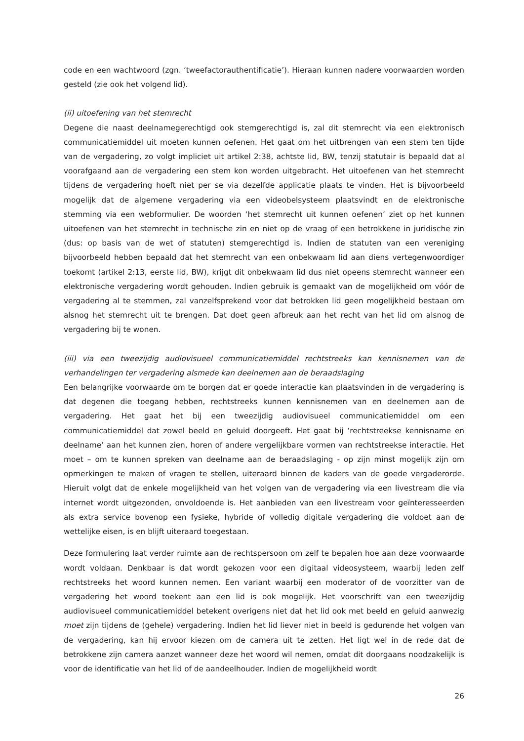code en een wachtwoord (zgn. ‘tweefactorauthentificatie’). Hieraan kunnen nadere voorwaarden worden gesteld (zie ook het volgend lid).
(ii) uitoefening van het stemrecht
Degene die naast deelnamegerechtigd ook stemgerechtigd is, zal dit stemrecht via een elektronisch communicatiemiddel uit moeten kunnen oefenen. Het gaat om het uitbrengen van een stem ten tijde van de vergadering, zo volgt impliciet uit artikel 2:38, achtste lid, BW, tenzij statutair is bepaald dat al voorafgaand aan de vergadering een stem kon worden uitgebracht. Het uitoefenen van het stemrecht tijdens de vergadering hoeft niet per se via dezelfde applicatie plaats te vinden. Het is bijvoorbeeld mogelijk dat de algemene vergadering via een videobelsysteem plaatsvindt en de elektronische stemming via een webformulier. De woorden ‘het stemrecht uit kunnen oefenen’ ziet op het kunnen uitoefenen van het stemrecht in technische zin en niet op de vraag of een betrokkene in juridische zin (dus: op basis van de wet of statuten) stemgerechtigd is. Indien de statuten van een vereniging bijvoorbeeld hebben bepaald dat het stemrecht van een onbekwaam lid aan diens vertegenwoordiger toekomt (artikel 2:13, eerste lid, BW), krijgt dit onbekwaam lid dus niet opeens stemrecht wanneer een elektronische vergadering wordt gehouden. Indien gebruik is gemaakt van de mogelijkheid om vóór de vergadering al te stemmen, zal vanzelfsprekend voor dat betrokken lid geen mogelijkheid bestaan om alsnog het stemrecht uit te brengen. Dat doet geen afbreuk aan het recht van het lid om alsnog de vergadering bij te wonen.
(iii) via een tweezijdig audiovisueel communicatiemiddel rechtstreeks kan kennisnemen van de verhandelingen ter vergadering alsmede kan deelnemen aan de beraadslaging
Een belangrijke voorwaarde om te borgen dat er goede interactie kan plaatsvinden in de vergadering is dat degenen die toegang hebben, rechtstreeks kunnen kennisnemen van en deelnemen aan de vergadering. Het gaat het bij een tweezijdig audiovisueel communicatiemiddel om een communicatiemiddel dat zowel beeld en geluid doorgeeft. Het gaat bij ‘rechtstreekse kennisname en deelname’ aan het kunnen zien, horen of andere vergelijkbare vormen van rechtstreekse interactie. Het moet – om te kunnen spreken van deelname aan de beraadslaging - op zijn minst mogelijk zijn om opmerkingen te maken of vragen te stellen, uiteraard binnen de kaders van de goede vergaderorde. Hieruit volgt dat de enkele mogelijkheid van het volgen van de vergadering via een livestream die via internet wordt uitgezonden, onvoldoende is. Het aanbieden van een livestream voor geïnteresseerden als extra service bovenop een fysieke, hybride of volledig digitale vergadering die voldoet aan de wettelijke eisen, is en blijft uiteraard toegestaan.
Deze formulering laat verder ruimte aan de rechtspersoon om zelf te bepalen hoe aan deze voorwaarde wordt voldaan. Denkbaar is dat wordt gekozen voor een digitaal videosysteem, waarbij leden zelf rechtstreeks het woord kunnen nemen. Een variant waarbij een moderator of de voorzitter van de vergadering het woord toekent aan een lid is ook mogelijk. Het voorschrift van een tweezijdig audiovisueel communicatiemiddel betekent overigens niet dat het lid ook met beeld en geluid aanwezig moet zijn tijdens de (gehele) vergadering. Indien het lid liever niet in beeld is gedurende het volgen van de vergadering, kan hij ervoor kiezen om de camera uit te zetten. Het ligt wel in de rede dat de betrokkene zijn camera aanzet wanneer deze het woord wil nemen, omdat dit doorgaans noodzakelijk is voor de identificatie van het lid of de aandeelhouder. Indien de mogelijkheid wordt
26